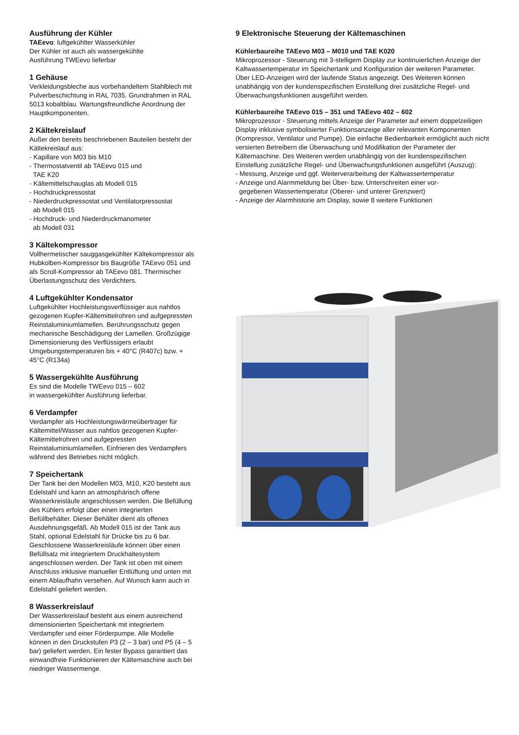Ausführung der Kühler
TAEevo: luftgekühlter Wasserkühler
Der Kühler ist auch als wassergekühlte
Ausführung TWEevo lieferbar
1 Gehäuse
Verkleidungsbleche aus vorbehandeltem Stahlblech mit Pulverbeschichtung in RAL 7035. Grundrahmen in RAL 5013 kobaltblau. Wartungsfreundliche Anordnung der Hauptkomponenten.
2 Kältekreislauf
Außer den bereits beschriebenen Bauteilen besteht der Kältekreislauf aus:
- Kapillare von M03 bis M10
- Thermostatventil ab TAEevo 015 und
TAE K20
- Kältemittelschauglas ab Modell 015
- Hochdruckpressostat
- Niederdruckpressostat und Ventilatorpressostat
ab Modell 015
- Hochdruck- und Niederdruckmanometer
ab Modell 031
3 Kältekompressor
Vollhermetischer sauggasgekühlter Kältekompressor als Hubkolben-Kompressor bis Baugröße TAEevo 051 und als Scroll-Kompressor ab TAEevo 081. Thermischer Überlastungsschutz des Verdichters.
4 Luftgekühlter Kondensator
Luftgekühlter Hochleistungsverflüssiger aus nahtlos gezogenen Kupfer-Kältemittelrohren und aufgepressten Reinstaluminiumlamellen. Berührungsschutz gegen mechanische Beschädigung der Lamellen. Großzügige Dimensionierung des Verflüssigers erlaubt Umgebungstemperaturen bis + 40°C (R407c) bzw. + 45°C (R134a)
5 Wassergekühlte Ausführung
Es sind die Modelle TWEevo 015 – 602
in wassergekühlter Ausführung lieferbar.
6 Verdampfer
Verdampfer als Hochleistungswärmeübertrager für Kältemittel/Wasser aus nahtlos gezogenen Kupfer-Kältemittelrohren und aufgepressten Reinstaluminiumlamellen. Einfrieren des Verdampfers während des Betriebes nicht möglich.
7 Speichertank
Der Tank bei den Modellen M03, M10, K20 besteht aus Edelstahl und kann an atmosphärisch offene Wasserkreisläufe angeschlossen werden. Die Befüllung des Kühlers erfolgt über einen integrierten Befüllbehälter. Dieser Behälter dient als offenes Ausdehnungsgefäß. Ab Modell 015 ist der Tank aus Stahl, optional Edelstahl für Drücke bis zu 6 bar. Geschlossene Wasserkreisläufe können über einen Befüllsatz mit integriertem Druckhaltesystem angeschlossen werden. Der Tank ist oben mit einem Anschluss inklusive manueller Entlüftung und unten mit einem Ablaufhahn versehen. Auf Wunsch kann auch in Edelstahl geliefert werden.
8 Wasserkreislauf
Der Wasserkreislauf besteht aus einem ausreichend dimensionierten Speichertank mit integriertem Verdampfer und einer Förderpumpe. Alle Modelle können in den Druckstufen P3 (2 – 3 bar) und P5 (4 – 5 bar) geliefert werden. Ein fester Bypass garantiert das einwandfreie Funktionieren der Kältemaschine auch bei niedriger Wassermenge.
9 Elektronische Steuerung der Kältemaschinen
Kühlerbaureihe TAEevo M03 – M010 und TAE K020
Mikroprozessor - Steuerung mit 3-stelligem Display zur kontinuierlichen Anzeige der Kaltwassertemperatur im Speichertank und Konfiguration der weiteren Parameter. Über LED-Anzeigen wird der laufende Status angezeigt. Des Weiteren können unabhängig von der kundenspezifischen Einstellung drei zusätzliche Regel- und Überwachungsfunktionen ausgeführt werden.
Kühlerbaureihe TAEevo 015 – 351 und TAEevo 402 – 602
Mikroprozessor - Steuerung mittels Anzeige der Parameter auf einem doppelzeiligen Display inklusive symbolisierter Funktionsanzeige aller relevanten Komponenten (Kompressor, Ventilator und Pumpe). Die einfache Bedienbarkeit ermöglicht auch nicht versierten Betreibern die Überwachung und Modifikation der Parameter der Kältemaschine. Des Weiteren werden unabhängig von der kundenspezifischen Einstellung zusätzliche Regel- und Überwachungsfunktionen ausgeführt (Auszug):
- Messung, Anzeige und ggf. Weiterverarbeitung der Kaltwassertemperatur
- Anzeige und Alarmmeldung bei Über- bzw. Unterschreiten einer vor-
gegebenen Wassertemperatur (Oberer- und unterer Grenzwert)
- Anzeige der Alarmhistorie am Display, sowie 8 weitere Funktionen